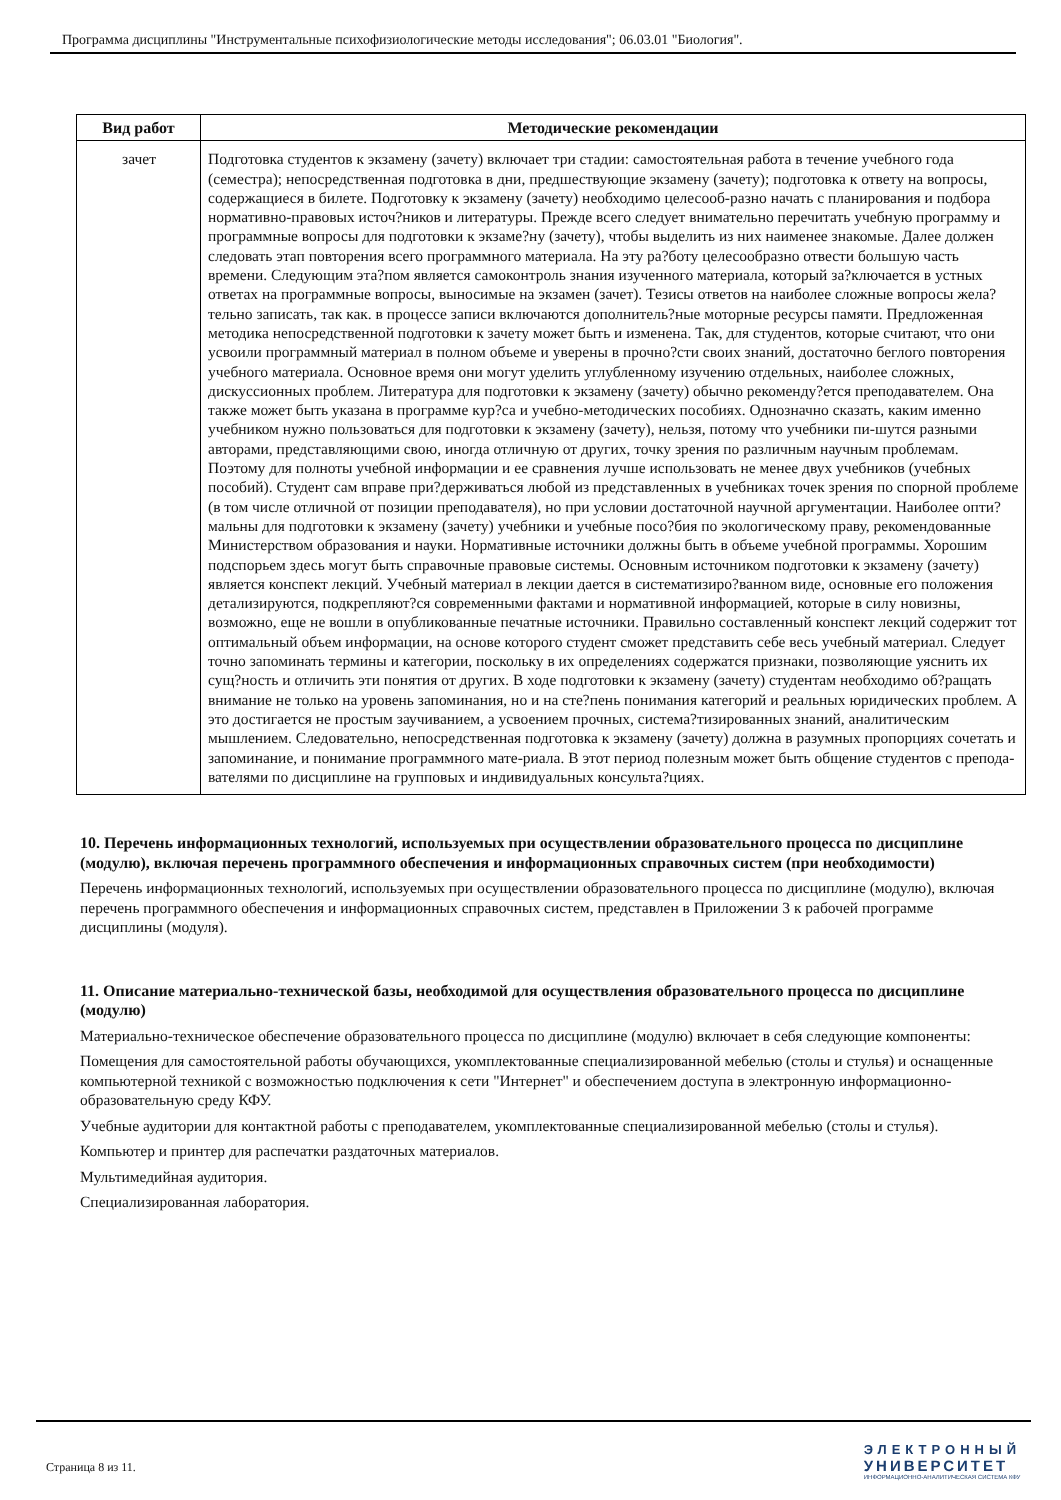Программа дисциплины "Инструментальные психофизиологические методы исследования"; 06.03.01 "Биология".
| Вид работ | Методические рекомендации |
| --- | --- |
| зачет | Подготовка студентов к экзамену (зачету) включает три стадии: самостоятельная работа в течение учебного года (семестра); непосредственная подготовка в дни, предшествующие экзамену (зачету); подготовка к ответу на вопросы, содержащиеся в билете. Подготовку к экзамену (зачету) необходимо целесооб-разно начать с планирования и подбора нормативно-правовых источ?ников и литературы. Прежде всего следует внимательно перечитать учебную программу и программные вопросы для подготовки к экзаме?ну (зачету), чтобы выделить из них наименее знакомые. Далее должен следовать этап повторения всего программного материала. На эту ра?боту целесообразно отвести большую часть времени. Следующим эта?пом является самоконтроль знания изученного материала, который за?ключается в устных ответах на программные вопросы, выносимые на экзамен (зачет). Тезисы ответов на наиболее сложные вопросы жела?тельно записать, так как. в процессе записи включаются дополнитель?ные моторные ресурсы памяти. Предложенная методика непосредственной подготовки к зачету может быть и изменена. Так, для студентов, которые считают, что они усвоили программный материал в полном объеме и уверены в прочно?сти своих знаний, достаточно беглого повторения учебного материала. Основное время они могут уделить углубленному изучению отдельных, наиболее сложных, дискуссионных проблем. Литература для подготовки к экзамену (зачету) обычно рекоменду?ется преподавателем. Она также может быть указана в программе кур?са и учебно-методических пособиях. Однозначно сказать, каким именно учебником нужно пользоваться для подготовки к экзамену (зачету), нельзя, потому что учебники пи-шутся разными авторами, представляющими свою, иногда отличную от других, точку зрения по различным научным проблемам. Поэтому для полноты учебной информации и ее сравнения лучше использовать не менее двух учебников (учебных пособий). Студент сам вправе при?держиваться любой из представленных в учебниках точек зрения по спорной проблеме (в том числе отличной от позиции преподавателя), но при условии достаточной научной аргументации. Наиболее опти?мальны для подготовки к экзамену (зачету) учебники и учебные посо?бия по экологическому праву, рекомендованные Министерством образования и науки. Нормативные источники должны быть в объеме учебной программы. Хорошим подспорьем здесь могут быть справочные правовые системы. Основным источником подготовки к экзамену (зачету) является конспект лекций. Учебный материал в лекции дается в систематизиро?ванном виде, основные его положения детализируются, подкрепляют?ся современными фактами и нормативной информацией, которые в силу новизны, возможно, еще не вошли в опубликованные печатные источники. Правильно составленный конспект лекций содержит тот оптимальный объем информации, на основе которого студент сможет представить себе весь учебный материал. Следует точно запоминать термины и категории, поскольку в их определениях содержатся признаки, позволяющие уяснить их сущ?ность и отличить эти понятия от других. В ходе подготовки к экзамену (зачету) студентам необходимо об?ращать внимание не только на уровень запоминания, но и на сте?пень понимания категорий и реальных юридических проблем. А это достигается не простым заучиванием, а усвоением прочных, система?тизированных знаний, аналитическим мышлением. Следовательно, непосредственная подготовка к экзамену (зачету) должна в разумных пропорциях сочетать и запоминание, и понимание программного мате-риала. В этот период полезным может быть общение студентов с препода-вателями по дисциплине на групповых и индивидуальных консульта?циях. |
10. Перечень информационных технологий, используемых при осуществлении образовательного процесса по дисциплине (модулю), включая перечень программного обеспечения и информационных справочных систем (при необходимости)
Перечень информационных технологий, используемых при осуществлении образовательного процесса по дисциплине (модулю), включая перечень программного обеспечения и информационных справочных систем, представлен в Приложении 3 к рабочей программе дисциплины (модуля).
11. Описание материально-технической базы, необходимой для осуществления образовательного процесса по дисциплине (модулю)
Материально-техническое обеспечение образовательного процесса по дисциплине (модулю) включает в себя следующие компоненты:
Помещения для самостоятельной работы обучающихся, укомплектованные специализированной мебелью (столы и стулья) и оснащенные компьютерной техникой с возможностью подключения к сети "Интернет" и обеспечением доступа в электронную информационно-образовательную среду КФУ.
Учебные аудитории для контактной работы с преподавателем, укомплектованные специализированной мебелью (столы и стулья).
Компьютер и принтер для распечатки раздаточных материалов.
Мультимедийная аудитория.
Специализированная лаборатория.
Страница 8 из 11.
ЭЛЕКТРОННЫЙ
УНИВЕРСИТЕТ
ИНФОРМАЦИОННО-АНАЛИТИЧЕСКАЯ СИСТЕМА КФУ